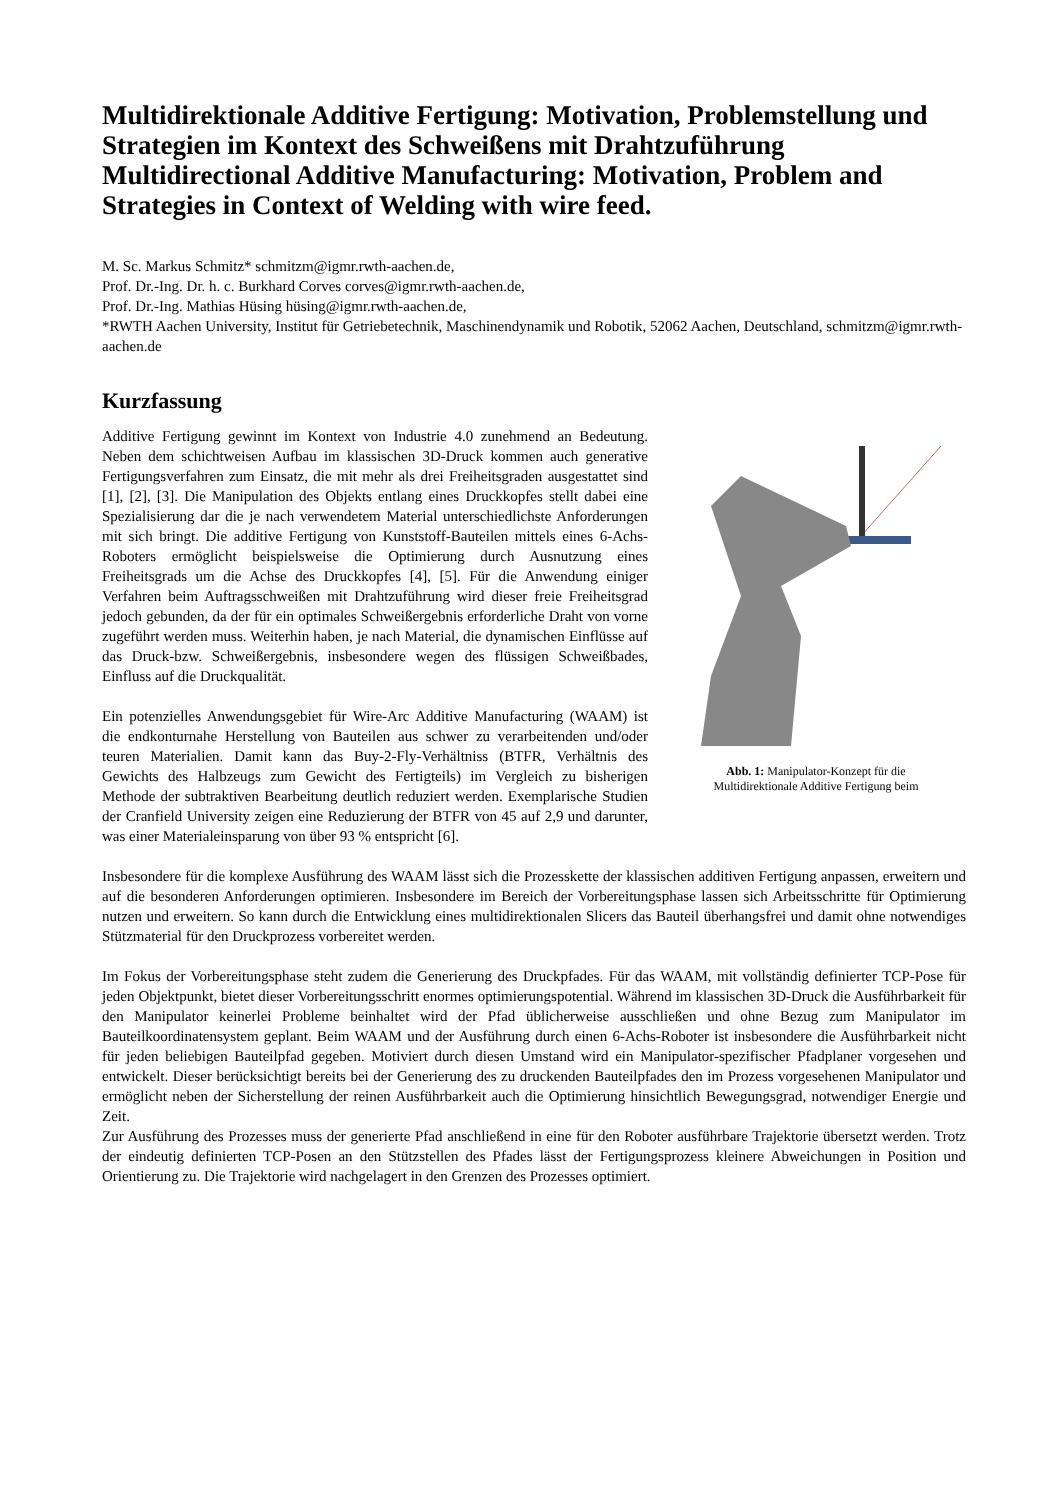Multidirektionale Additive Fertigung: Motivation, Problemstellung und Strategien im Kontext des Schweißens mit Drahtzuführung
Multidirectional Additive Manufacturing: Motivation, Problem and Strategies in Context of Welding with wire feed.
M. Sc. Markus Schmitz* schmitzm@igmr.rwth-aachen.de,
Prof. Dr.-Ing. Dr. h. c. Burkhard Corves corves@igmr.rwth-aachen.de,
Prof. Dr.-Ing. Mathias Hüsing hüsing@igmr.rwth-aachen.de,
*RWTH Aachen University, Institut für Getriebetechnik, Maschinendynamik und Robotik, 52062 Aachen, Deutschland, schmitzm@igmr.rwth-aachen.de
Kurzfassung
Abb. 1: Manipulator-Konzept für die
Multidirektionale Additive Fertigung beim
Additive Fertigung gewinnt im Kontext von Industrie 4.0 zunehmend an Bedeutung. Neben dem schichtweisen Aufbau im klassischen 3D-Druck kommen auch generative Fertigungsverfahren zum Einsatz, die mit mehr als drei Freiheitsgraden ausgestattet sind [1], [2], [3]. Die Manipulation des Objekts entlang eines Druckkopfes stellt dabei eine Spezialisierung dar die je nach verwendetem Material unterschiedlichste Anforderungen mit sich bringt. Die additive Fertigung von Kunststoff-Bauteilen mittels eines 6-Achs-Roboters ermöglicht beispielsweise die Optimierung durch Ausnutzung eines Freiheitsgrads um die Achse des Druckkopfes [4], [5]. Für die Anwendung einiger Verfahren beim Auftragsschweißen mit Drahtzuführung wird dieser freie Freiheitsgrad jedoch gebunden, da der für ein optimales Schweißergebnis erforderliche Draht von vorne zugeführt werden muss. Weiterhin haben, je nach Material, die dynamischen Einflüsse auf das Druck-bzw. Schweißergebnis, insbesondere wegen des flüssigen Schweißbades, Einfluss auf die Druckqualität.
Ein potenzielles Anwendungsgebiet für Wire-Arc Additive Manufacturing (WAAM) ist die endkonturnahe Herstellung von Bauteilen aus schwer zu verarbeitenden und/oder teuren Materialien. Damit kann das Buy-2-Fly-Verhältniss (BTFR, Verhältnis des Gewichts des Halbzeugs zum Gewicht des Fertigteils) im Vergleich zu bisherigen Methode der subtraktiven Bearbeitung deutlich reduziert werden. Exemplarische Studien der Cranfield University zeigen eine Reduzierung der BTFR von 45 auf 2,9 und darunter, was einer Materialeinsparung von über 93 % entspricht [6].
Insbesondere für die komplexe Ausführung des WAAM lässt sich die Prozesskette der klassischen additiven Fertigung anpassen, erweitern und auf die besonderen Anforderungen optimieren. Insbesondere im Bereich der Vorbereitungsphase lassen sich Arbeitsschritte für Optimierung nutzen und erweitern. So kann durch die Entwicklung eines multidirektionalen Slicers das Bauteil überhangsfrei und damit ohne notwendiges Stützmaterial für den Druckprozess vorbereitet werden.
Im Fokus der Vorbereitungsphase steht zudem die Generierung des Druckpfades. Für das WAAM, mit vollständig definierter TCP-Pose für jeden Objektpunkt, bietet dieser Vorbereitungsschritt enormes optimierungspotential. Während im klassischen 3D-Druck die Ausführbarkeit für den Manipulator keinerlei Probleme beinhaltet wird der Pfad üblicherweise ausschließen und ohne Bezug zum Manipulator im Bauteilkoordinatensystem geplant. Beim WAAM und der Ausführung durch einen 6-Achs-Roboter ist insbesondere die Ausführbarkeit nicht für jeden beliebigen Bauteilpfad gegeben. Motiviert durch diesen Umstand wird ein Manipulator-spezifischer Pfadplaner vorgesehen und entwickelt. Dieser berücksichtigt bereits bei der Generierung des zu druckenden Bauteilpfades den im Prozess vorgesehenen Manipulator und ermöglicht neben der Sicherstellung der reinen Ausführbarkeit auch die Optimierung hinsichtlich Bewegungsgrad, notwendiger Energie und Zeit.
Zur Ausführung des Prozesses muss der generierte Pfad anschließend in eine für den Roboter ausführbare Trajektorie übersetzt werden. Trotz der eindeutig definierten TCP-Posen an den Stützstellen des Pfades lässt der Fertigungsprozess kleinere Abweichungen in Position und Orientierung zu. Die Trajektorie wird nachgelagert in den Grenzen des Prozesses optimiert.